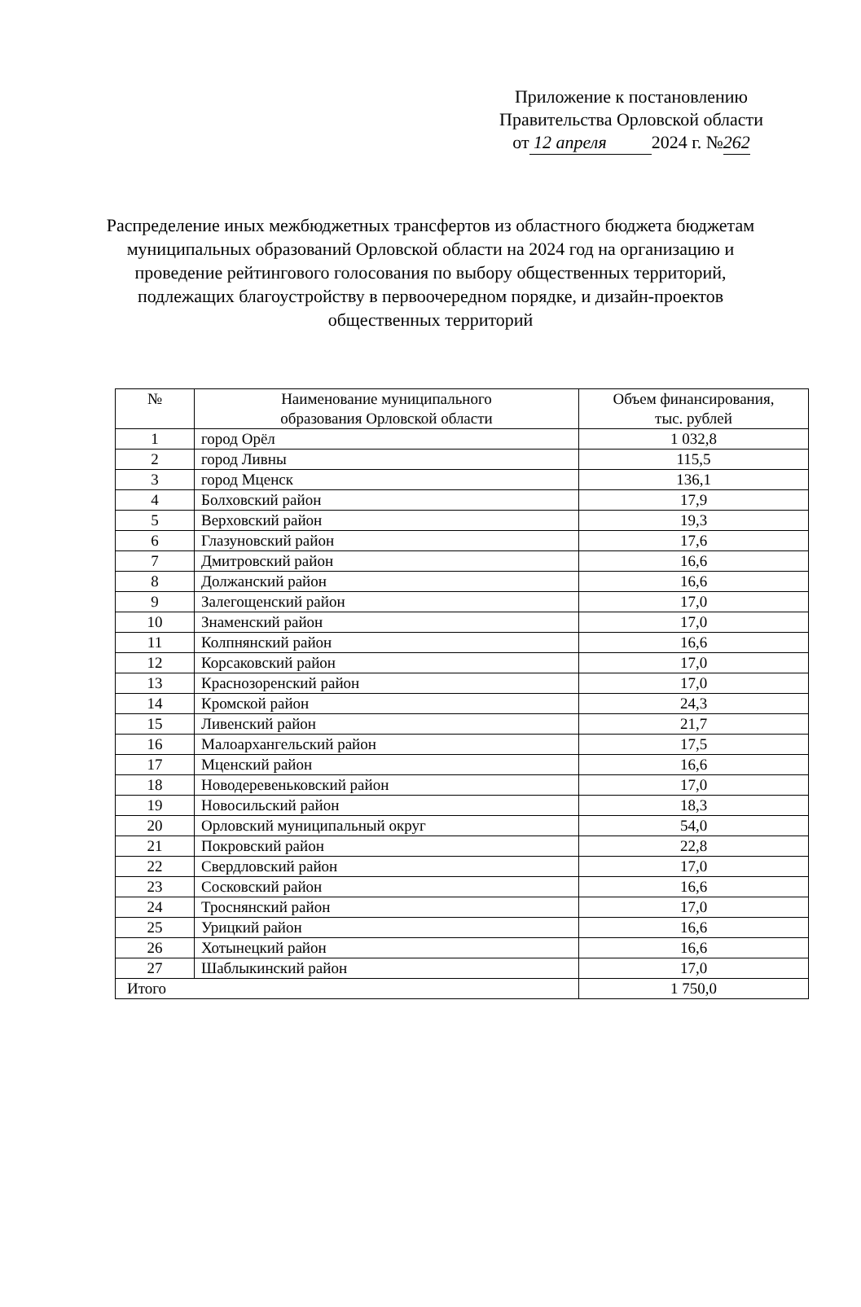Приложение к постановлению
Правительства Орловской области
от 12 апреля 2024 г. №262
Распределение иных межбюджетных трансфертов из областного бюджета бюджетам муниципальных образований Орловской области на 2024 год на организацию и проведение рейтингового голосования по выбору общественных территорий, подлежащих благоустройству в первоочередном порядке, и дизайн-проектов общественных территорий
| № | Наименование муниципального образования Орловской области | Объем финансирования, тыс. рублей |
| --- | --- | --- |
| 1 | город Орёл | 1 032,8 |
| 2 | город Ливны | 115,5 |
| 3 | город Мценск | 136,1 |
| 4 | Болховский район | 17,9 |
| 5 | Верховский район | 19,3 |
| 6 | Глазуновский район | 17,6 |
| 7 | Дмитровский район | 16,6 |
| 8 | Должанский район | 16,6 |
| 9 | Залегощенский район | 17,0 |
| 10 | Знаменский район | 17,0 |
| 11 | Колпнянский район | 16,6 |
| 12 | Корсаковский район | 17,0 |
| 13 | Краснозоренский район | 17,0 |
| 14 | Кромской район | 24,3 |
| 15 | Ливенский район | 21,7 |
| 16 | Малоархангельский район | 17,5 |
| 17 | Мценский район | 16,6 |
| 18 | Новодеревеньковский район | 17,0 |
| 19 | Новосильский район | 18,3 |
| 20 | Орловский муниципальный округ | 54,0 |
| 21 | Покровский район | 22,8 |
| 22 | Свердловский район | 17,0 |
| 23 | Сосковский район | 16,6 |
| 24 | Троснянский район | 17,0 |
| 25 | Урицкий район | 16,6 |
| 26 | Хотынецкий район | 16,6 |
| 27 | Шаблыкинский район | 17,0 |
| Итого | | 1 750,0 |